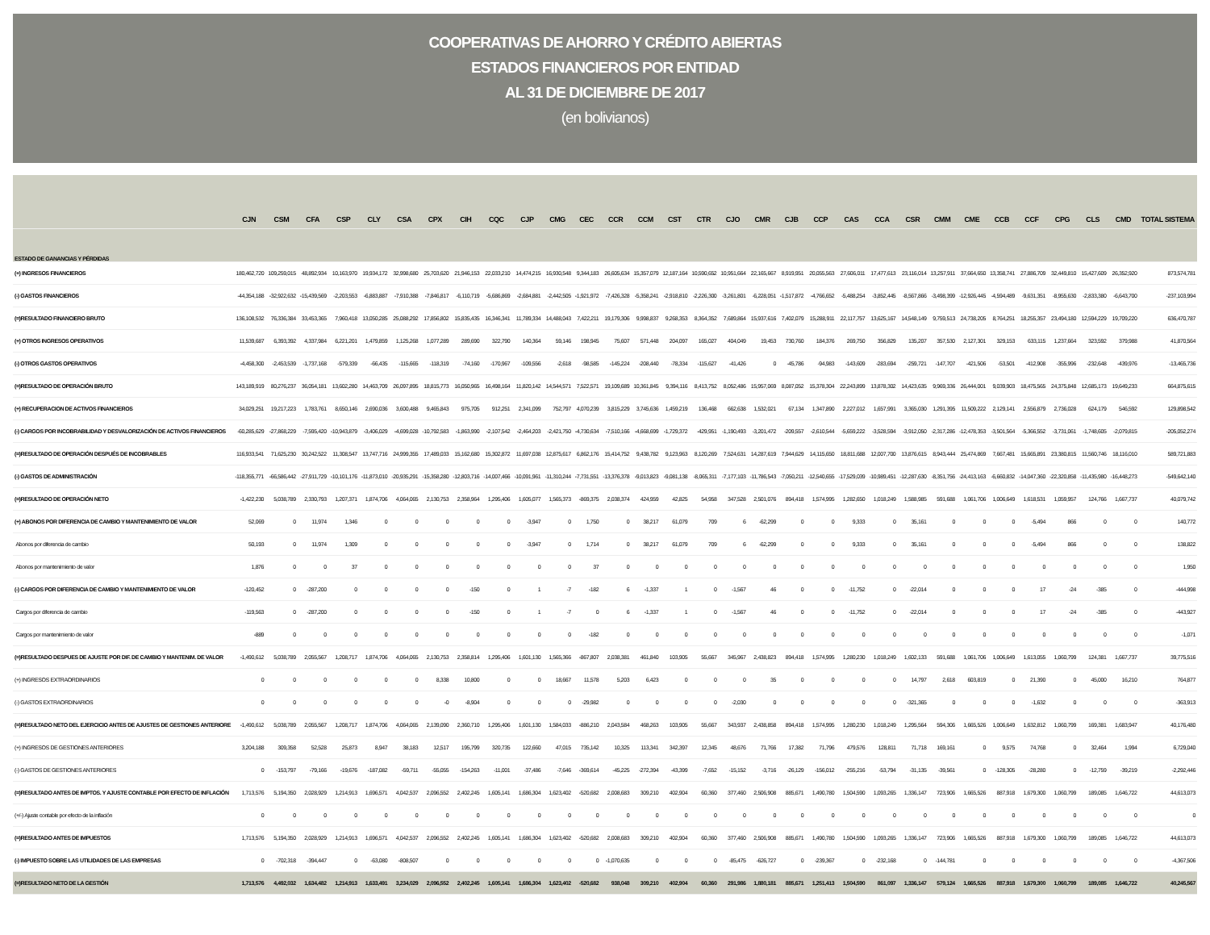COOPERATIVAS DE AHORRO Y CRÉDITO ABIERTAS
ESTADOS FINANCIEROS POR ENTIDAD
AL 31 DE DICIEMBRE DE 2017
(en bolivianos)
| | CJN | CSM | CFA | CSP | CLY | CSA | CPX | CIH | CQC | CJP | CMG | CEC | CCR | CCM | CST | CTR | CJO | CMR | CJB | CCP | CAS | CCA | CSR | CMM | CME | CCB | CCF | CPG | CLS | CMD | TOTAL SISTEMA |
| --- | --- | --- | --- | --- | --- | --- | --- | --- | --- | --- | --- | --- | --- | --- | --- | --- | --- | --- | --- | --- | --- | --- | --- | --- | --- | --- | --- | --- | --- | --- | --- |
| ESTADO DE GANANCIAS Y PÉRDIDAS | | | | | | | | | | | | | | | | | | | | | | | | | | | | | | | |
| (+) INGRESOS FINANCIEROS | 180,462,720 | 109,259,015 | 48,892,934 | 10,163,970 | 19,934,172 | 32,998,680 | 25,703,620 | 21,946,153 | 22,033,210 | 14,474,215 | 16,930,548 | 9,344,183 | 26,605,634 | 15,357,079 | 12,187,164 | 10,590,652 | 10,951,664 | 22,165,667 | 8,919,951 | 20,055,563 | 27,606,011 | 17,477,613 | 23,116,014 | 13,257,911 | 37,664,650 | 13,358,741 | 27,886,709 | 32,449,810 | 15,427,609 | 26,352,920 | 873,574,781 |
| (-) GASTOS FINANCIEROS | -44,354,188 | -32,922,632 | -15,439,569 | -2,203,553 | -6,883,887 | -7,910,388 | -7,846,817 | -6,110,719 | -5,686,869 | -2,684,881 | -2,442,505 | -1,921,972 | -7,426,328 | -5,358,241 | -2,918,810 | -2,226,300 | -3,261,801 | -6,228,051 | -1,517,872 | -4,766,652 | -5,488,254 | -3,852,445 | -8,567,866 | -3,498,399 | -12,926,445 | -4,594,489 | -9,631,351 | -8,955,630 | -2,833,380 | -6,643,700 | -237,103,994 |
| (=)RESULTADO FINANCIERO BRUTO | 136,108,532 | 76,336,384 | 33,453,365 | 7,960,418 | 13,050,285 | 25,088,292 | 17,856,802 | 15,835,435 | 16,346,341 | 11,789,334 | 14,488,043 | 7,422,211 | 19,179,306 | 9,998,837 | 9,268,353 | 8,364,352 | 7,689,864 | 15,937,616 | 7,402,079 | 15,288,911 | 22,117,757 | 13,625,167 | 14,548,149 | 9,759,513 | 24,738,205 | 8,764,251 | 18,255,357 | 23,494,180 | 12,594,229 | 19,709,220 | 636,470,787 |
| (+) OTROS INGRESOS OPERATIVOS | 11,539,687 | 6,393,392 | 4,337,984 | 6,221,201 | 1,479,859 | 1,125,268 | 1,077,289 | 289,690 | 322,790 | 140,364 | 59,146 | 198,945 | 75,607 | 571,448 | 204,097 | 165,027 | 404,049 | 19,453 | 730,760 | 184,376 | 269,750 | 356,829 | 135,207 | 357,530 | 2,127,301 | 329,153 | 633,115 | 1,237,664 | 323,592 | 379,988 | 41,870,564 |
| (-) OTROS GASTOS OPERATIVOS | -4,458,300 | -2,453,539 | -1,737,168 | -579,339 | -66,435 | -115,665 | -118,319 | -74,160 | -170,967 | -109,556 | -2,618 | -98,585 | -145,224 | -208,440 | -78,334 | -115,627 | -41,426 | 0 | -45,786 | -94,983 | -143,609 | -283,694 | -259,721 | -147,707 | -421,506 | -53,501 | -412,908 | -355,996 | -232,648 | -439,976 | -13,465,736 |
| (=)RESULTADO DE OPERACIÓN BRUTO | 143,189,919 | 80,276,237 | 36,054,181 | 13,602,280 | 14,463,709 | 26,097,895 | 18,815,773 | 16,050,965 | 16,498,164 | 11,820,142 | 14,544,571 | 7,522,571 | 19,109,689 | 10,361,845 | 9,394,116 | 8,413,752 | 8,052,486 | 15,957,069 | 8,087,052 | 15,378,304 | 22,243,899 | 13,878,302 | 14,423,635 | 9,969,336 | 26,444,001 | 9,039,903 | 18,475,565 | 24,375,848 | 12,685,173 | 19,649,233 | 664,875,615 |
| (+) RECUPERACION DE ACTIVOS FINANCIEROS | 34,029,251 | 19,217,223 | 1,783,761 | 8,650,146 | 2,690,036 | 3,600,488 | 9,465,843 | 975,705 | 912,251 | 2,341,099 | 752,797 | 4,070,239 | 3,815,229 | 3,745,636 | 1,459,219 | 136,468 | 662,638 | 1,532,021 | 67,134 | 1,347,890 | 2,227,012 | 1,657,991 | 3,365,030 | 1,291,395 | 11,509,222 | 2,129,141 | 2,556,879 | 2,736,028 | 624,179 | 546,592 | 129,898,542 |
| (-) CARGOS POR INCOBRABILIDAD Y DESVALORIZACIÓN DE ACTIVOS FINANCIEROS | -60,285,629 | -27,868,229 | -7,595,420 | -10,943,879 | -3,406,029 | -4,699,028 | -10,792,583 | -1,863,990 | -2,107,542 | -2,464,203 | -2,421,750 | -4,730,634 | -7,510,166 | -4,668,699 | -1,729,372 | -429,951 | -1,190,493 | -3,201,472 | -209,557 | -2,610,544 | -5,659,222 | -3,528,594 | -3,912,050 | -2,317,286 | -12,478,353 | -3,501,564 | -5,366,552 | -3,731,061 | -1,748,605 | -2,079,815 | -205,052,274 |
| (=)RESULTADO DE OPERACIÓN DESPUÉS DE INCOBRABLES | 116,933,541 | 71,625,230 | 30,242,522 | 11,308,547 | 13,747,716 | 24,999,355 | 17,489,033 | 15,162,680 | 15,302,872 | 11,697,038 | 12,875,617 | 6,862,176 | 15,414,752 | 9,438,782 | 9,123,963 | 8,120,269 | 7,524,631 | 14,287,619 | 7,944,629 | 14,115,650 | 18,811,688 | 12,007,700 | 13,876,615 | 8,943,444 | 25,474,869 | 7,667,481 | 15,665,891 | 23,380,815 | 11,560,746 | 18,116,010 | 589,721,883 |
| (-) GASTOS DE ADMINISTRACIÓN | -118,355,771 | -66,586,442 | -27,911,729 | -10,101,176 | -11,873,010 | -20,935,291 | -15,358,280 | -12,803,716 | -14,007,466 | -10,091,961 | -11,310,244 | -7,731,551 | -13,376,378 | -9,013,823 | -9,081,138 | -8,065,311 | -7,177,103 | -11,786,543 | -7,050,211 | -12,540,655 | -17,529,039 | -10,989,451 | -12,287,630 | -8,351,756 | -24,413,163 | -6,660,832 | -14,047,360 | -22,320,858 | -11,435,980 | -16,448,273 | -549,642,140 |
| (=)RESULTADO DE OPERACIÓN NETO | -1,422,230 | 5,038,789 | 2,330,793 | 1,207,371 | 1,874,706 | 4,064,065 | 2,130,753 | 2,358,964 | 1,295,406 | 1,605,077 | 1,565,373 | -869,375 | 2,038,374 | 424,959 | 42,825 | 54,958 | 347,528 | 2,501,076 | 894,418 | 1,574,995 | 1,282,650 | 1,018,249 | 1,588,985 | 591,688 | 1,061,706 | 1,006,649 | 1,618,531 | 1,059,957 | 124,766 | 1,667,737 | 40,079,742 |
| (+) ABONOS POR DIFERENCIA DE CAMBIO Y MANTENIMIENTO DE VALOR | 52,069 | 0 | 11,974 | 1,346 | 0 | 0 | 0 | 0 | 0 | -3,947 | 0 | 1,750 | 0 | 38,217 | 61,079 | 709 | 6 | -62,299 | 0 | 0 | 9,333 | 0 | 35,161 | 0 | 0 | 0 | -5,494 | 866 | 0 | 0 | 140,772 |
| Abonos por diferencia de cambio | 50,193 | 0 | 11,974 | 1,309 | 0 | 0 | 0 | 0 | 0 | -3,947 | 0 | 1,714 | 0 | 38,217 | 61,079 | 709 | 6 | -62,299 | 0 | 0 | 9,333 | 0 | 35,161 | 0 | 0 | 0 | -5,494 | 866 | 0 | 0 | 138,822 |
| Abonos por mantenimiento de valor | 1,876 | 0 | 0 | 37 | 0 | 0 | 0 | 0 | 0 | 0 | 0 | 37 | 0 | 0 | 0 | 0 | 0 | 0 | 0 | 0 | 0 | 0 | 0 | 0 | 0 | 0 | 0 | 0 | 0 | 0 | 1,950 |
| (-) CARGOS POR DIFERENCIA DE CAMBIO Y MANTENIMIENTO DE VALOR | -120,452 | 0 | -287,200 | 0 | 0 | 0 | 0 | -150 | 0 | 1 | -7 | -182 | 6 | -1,337 | 1 | 0 | -1,567 | 46 | 0 | 0 | -11,752 | 0 | -22,014 | 0 | 0 | 0 | 17 | -24 | -385 | 0 | -444,998 |
| Cargos por diferencia de cambio | -119,563 | 0 | -287,200 | 0 | 0 | 0 | 0 | -150 | 0 | 1 | -7 | 0 | 6 | -1,337 | 1 | 0 | -1,567 | 46 | 0 | 0 | -11,752 | 0 | -22,014 | 0 | 0 | 0 | 17 | -24 | -385 | 0 | -443,927 |
| Cargos por mantenimiento de valor | -889 | 0 | 0 | 0 | 0 | 0 | 0 | 0 | 0 | 0 | 0 | -182 | 0 | 0 | 0 | 0 | 0 | 0 | 0 | 0 | 0 | 0 | 0 | 0 | 0 | 0 | 0 | 0 | 0 | 0 | -1,071 |
| (=)RESULTADO DESPUES DE AJUSTE POR DIF. DE CAMBIO Y MANTENIM. DE VALOR | -1,490,612 | 5,038,789 | 2,055,567 | 1,208,717 | 1,874,706 | 4,064,065 | 2,130,753 | 2,358,814 | 1,295,406 | 1,601,130 | 1,565,366 | -867,807 | 2,038,381 | 461,840 | 103,905 | 55,667 | 345,967 | 2,438,823 | 894,418 | 1,574,995 | 1,280,230 | 1,018,249 | 1,602,133 | 591,688 | 1,061,706 | 1,006,649 | 1,613,055 | 1,060,799 | 124,381 | 1,667,737 | 39,775,516 |
| (+) INGRESOS EXTRAORDINARIOS | 0 | 0 | 0 | 0 | 0 | 0 | 8,338 | 10,800 | 0 | 0 | 18,667 | 11,578 | 5,203 | 6,423 | 0 | 0 | 0 | 35 | 0 | 0 | 0 | 0 | 14,797 | 2,618 | 603,819 | 0 | 21,390 | 0 | 45,000 | 16,210 | 764,877 |
| (-) GASTOS EXTRAORDINARIOS | 0 | 0 | 0 | 0 | 0 | 0 | -0 | -8,904 | 0 | 0 | 0 | -29,982 | 0 | 0 | 0 | 0 | -2,030 | 0 | 0 | 0 | 0 | 0 | -321,365 | 0 | 0 | 0 | -1,632 | 0 | 0 | 0 | -363,913 |
| (=)RESULTADO NETO DEL EJERCICIO ANTES DE AJUSTES DE GESTIONES ANTERIORE | -1,490,612 | 5,038,789 | 2,055,567 | 1,208,717 | 1,874,706 | 4,064,065 | 2,139,090 | 2,360,710 | 1,295,406 | 1,601,130 | 1,584,033 | -886,210 | 2,043,584 | 468,263 | 103,905 | 55,667 | 343,937 | 2,438,858 | 894,418 | 1,574,995 | 1,280,230 | 1,018,249 | 1,295,564 | 594,306 | 1,665,526 | 1,006,649 | 1,632,812 | 1,060,799 | 169,381 | 1,683,947 | 40,176,480 |
| (+) INGRESOS DE GESTIONES ANTERIORES | 3,204,188 | 309,358 | 52,528 | 25,873 | 8,947 | 38,183 | 12,517 | 195,799 | 320,735 | 122,660 | 47,015 | 735,142 | 10,325 | 113,341 | 342,397 | 12,345 | 48,676 | 71,766 | 17,382 | 71,796 | 479,576 | 128,811 | 71,718 | 169,161 | 0 | 9,575 | 74,768 | 0 | 32,464 | 1,994 | 6,729,040 |
| (-) GASTOS DE GESTIONES ANTERIORES | 0 | -153,797 | -79,166 | -19,676 | -187,082 | -59,711 | -55,055 | -154,263 | -11,001 | -37,486 | -7,646 | -369,614 | -45,225 | -272,394 | -43,399 | -7,652 | -15,152 | -3,716 | -26,129 | -156,012 | -255,216 | -53,794 | -31,135 | -39,561 | 0 | -128,305 | -28,280 | 0 | -12,759 | -39,219 | -2,292,446 |
| (=)RESULTADO ANTES DE IMPTOS. Y AJUSTE CONTABLE POR EFECTO DE INFLACIÓN | 1,713,576 | 5,194,350 | 2,028,929 | 1,214,913 | 1,696,571 | 4,042,537 | 2,096,552 | 2,402,245 | 1,605,141 | 1,686,304 | 1,623,402 | -520,682 | 2,008,683 | 309,210 | 402,904 | 60,360 | 377,460 | 2,506,908 | 885,671 | 1,490,780 | 1,504,590 | 1,093,265 | 1,336,147 | 723,906 | 1,665,526 | 887,918 | 1,679,300 | 1,060,799 | 189,085 | 1,646,722 | 44,613,073 |
| (+/-) Ajuste contable por efecto de la inflación | 0 | 0 | 0 | 0 | 0 | 0 | 0 | 0 | 0 | 0 | 0 | 0 | 0 | 0 | 0 | 0 | 0 | 0 | 0 | 0 | 0 | 0 | 0 | 0 | 0 | 0 | 0 | 0 | 0 | 0 | 0 |
| (=)RESULTADO ANTES DE IMPUESTOS | 1,713,576 | 5,194,350 | 2,028,929 | 1,214,913 | 1,696,571 | 4,042,537 | 2,096,552 | 2,402,245 | 1,605,141 | 1,686,304 | 1,623,402 | -520,682 | 2,008,683 | 309,210 | 402,904 | 60,360 | 377,460 | 2,506,908 | 885,671 | 1,490,780 | 1,504,590 | 1,093,265 | 1,336,147 | 723,906 | 1,665,526 | 887,918 | 1,679,300 | 1,060,799 | 189,085 | 1,646,722 | 44,613,073 |
| (-) IMPUESTO SOBRE LAS UTILIDADES DE LAS EMPRESAS | 0 | -702,318 | -394,447 | 0 | -63,080 | -808,507 | 0 | 0 | 0 | 0 | 0 | 0 | -1,070,635 | 0 | 0 | 0 | -85,475 | -626,727 | 0 | -239,367 | 0 | -232,168 | 0 | -144,781 | 0 | 0 | 0 | 0 | 0 | 0 | -4,367,506 |
| (=)RESULTADO NETO DE LA GESTIÓN | 1,713,576 | 4,492,032 | 1,634,482 | 1,214,913 | 1,633,491 | 3,234,029 | 2,096,552 | 2,402,245 | 1,605,141 | 1,686,304 | 1,623,402 | -520,682 | 938,048 | 309,210 | 402,904 | 60,360 | 291,986 | 1,880,181 | 885,671 | 1,251,413 | 1,504,590 | 861,097 | 1,336,147 | 579,124 | 1,665,526 | 887,918 | 1,679,300 | 1,060,799 | 189,085 | 1,646,722 | 40,245,567 |